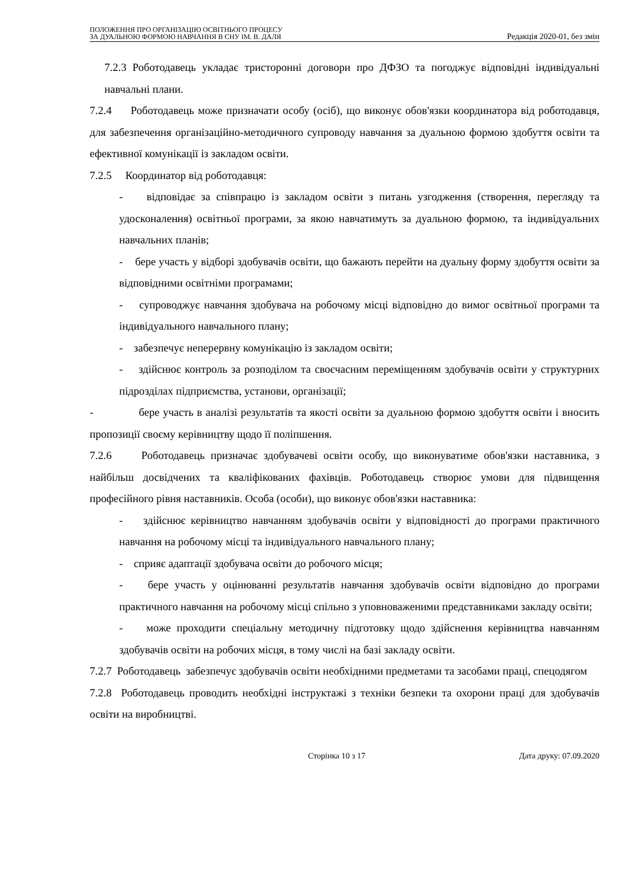ПОЛОЖЕННЯ ПРО ОРГАНІЗАЦІЮ ОСВІТНЬОГО ПРОЦЕСУ
ЗА ДУАЛЬНОЮ ФОРМОЮ НАВЧАННЯ В СНУ ІМ. В. ДАЛЯ
Редакція 2020-01, без змін
7.2.3 Роботодавець укладає тристоронні договори про ДФЗО та погоджує відповідні індивідуальні навчальні плани.
7.2.4 Роботодавець може призначати особу (осіб), що виконує обов'язки координатора від роботодавця, для забезпечення організаційно-методичного супроводу навчання за дуальною формою здобуття освіти та ефективної комунікації із закладом освіти.
7.2.5 Координатор від роботодавця:
- відповідає за співпрацю із закладом освіти з питань узгодження (створення, перегляду та удосконалення) освітньої програми, за якою навчатимуть за дуальною формою, та індивідуальних навчальних планів;
- бере участь у відборі здобувачів освіти, що бажають перейти на дуальну форму здобуття освіти за відповідними освітніми програмами;
- супроводжує навчання здобувача на робочому місці відповідно до вимог освітньої програми та індивідуального навчального плану;
- забезпечує неперервну комунікацію із закладом освіти;
- здійснює контроль за розподілом та своєчасним переміщенням здобувачів освіти у структурних підрозділах підприємства, установи, організації;
- бере участь в аналізі результатів та якості освіти за дуальною формою здобуття освіти і вносить пропозиції своєму керівництву щодо її поліпшення.
7.2.6 Роботодавець призначає здобувачеві освіти особу, що виконуватиме обов'язки наставника, з найбільш досвідчених та кваліфікованих фахівців. Роботодавець створює умови для підвищення професійного рівня наставників. Особа (особи), що виконує обов'язки наставника:
- здійснює керівництво навчанням здобувачів освіти у відповідності до програми практичного навчання на робочому місці та індивідуального навчального плану;
- сприяє адаптації здобувача освіти до робочого місця;
- бере участь у оцінюванні результатів навчання здобувачів освіти відповідно до програми практичного навчання на робочому місці спільно з уповноваженими представниками закладу освіти;
- може проходити спеціальну методичну підготовку щодо здійснення керівництва навчанням здобувачів освіти на робочих місця, в тому числі на базі закладу освіти.
7.2.7 Роботодавець забезпечує здобувачів освіти необхідними предметами та засобами праці, спецодягом
7.2.8 Роботодавець проводить необхідні інструктажі з техніки безпеки та охорони праці для здобувачів освіти на виробництві.
Сторінка 10 з 17 Дата друку: 07.09.2020